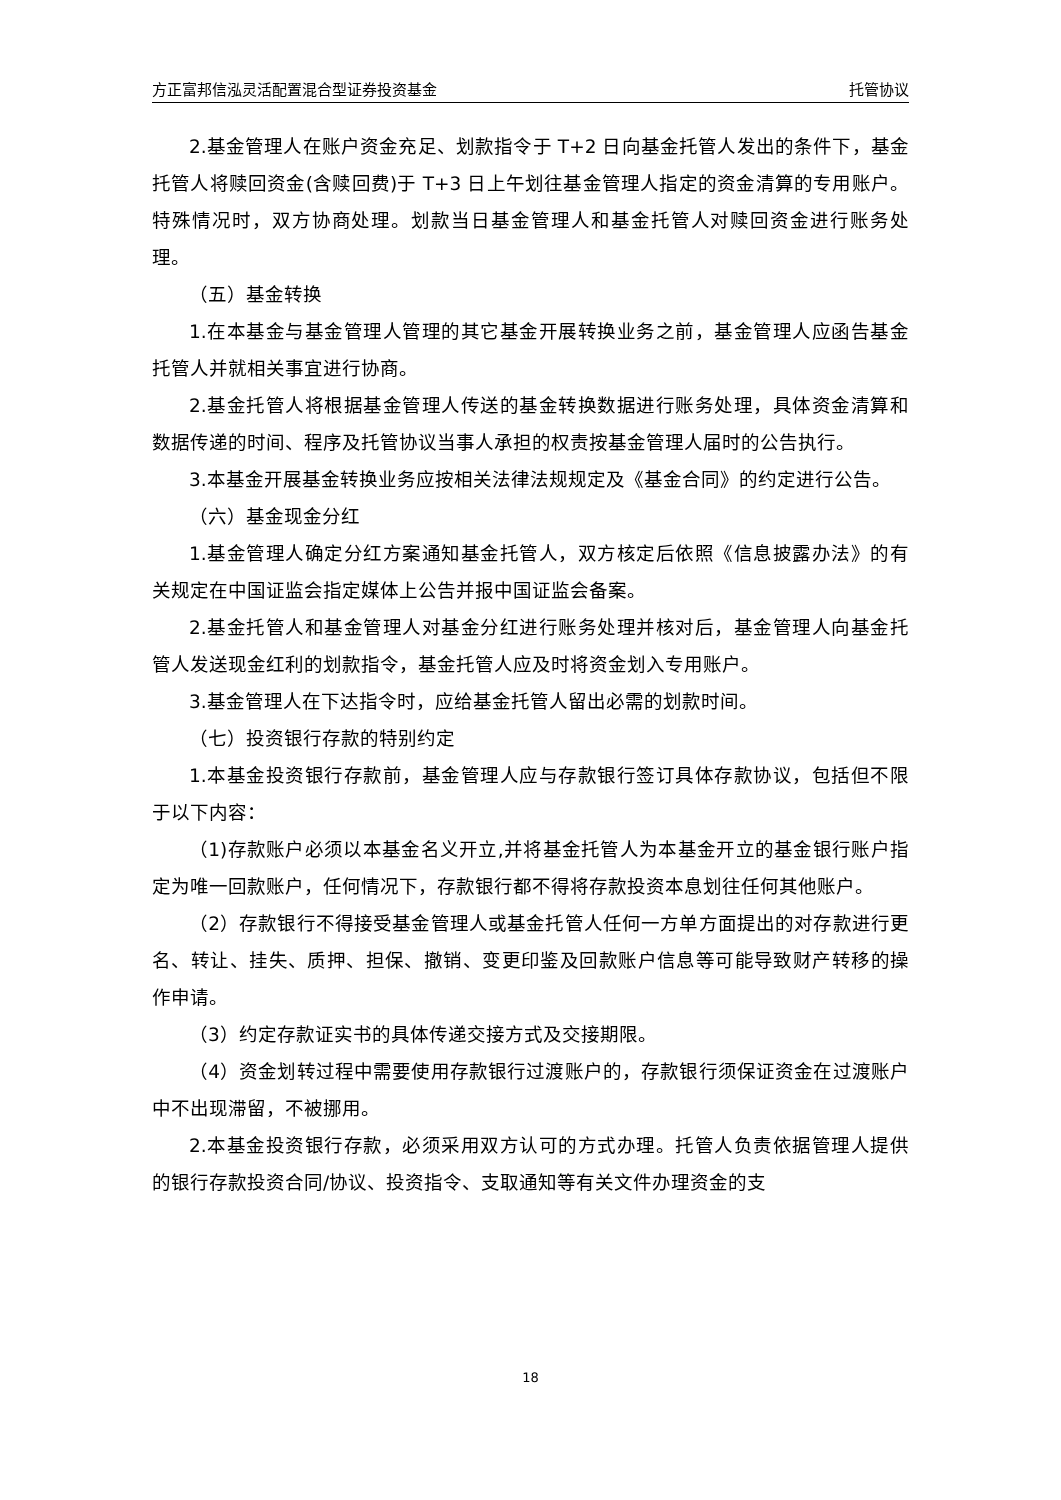方正富邦信泓灵活配置混合型证券投资基金 托管协议
2.基金管理人在账户资金充足、划款指令于 T+2 日向基金托管人发出的条件下，基金托管人将赎回资金(含赎回费)于 T+3 日上午划往基金管理人指定的资金清算的专用账户。特殊情况时，双方协商处理。划款当日基金管理人和基金托管人对赎回资金进行账务处理。
（五）基金转换
1.在本基金与基金管理人管理的其它基金开展转换业务之前，基金管理人应函告基金托管人并就相关事宜进行协商。
2.基金托管人将根据基金管理人传送的基金转换数据进行账务处理，具体资金清算和数据传递的时间、程序及托管协议当事人承担的权责按基金管理人届时的公告执行。
3.本基金开展基金转换业务应按相关法律法规规定及《基金合同》的约定进行公告。
（六）基金现金分红
1.基金管理人确定分红方案通知基金托管人，双方核定后依照《信息披露办法》的有关规定在中国证监会指定媒体上公告并报中国证监会备案。
2.基金托管人和基金管理人对基金分红进行账务处理并核对后，基金管理人向基金托管人发送现金红利的划款指令，基金托管人应及时将资金划入专用账户。
3.基金管理人在下达指令时，应给基金托管人留出必需的划款时间。
（七）投资银行存款的特别约定
1.本基金投资银行存款前，基金管理人应与存款银行签订具体存款协议，包括但不限于以下内容：
（1)存款账户必须以本基金名义开立,并将基金托管人为本基金开立的基金银行账户指定为唯一回款账户，任何情况下，存款银行都不得将存款投资本息划往任何其他账户。
（2）存款银行不得接受基金管理人或基金托管人任何一方单方面提出的对存款进行更名、转让、挂失、质押、担保、撤销、变更印鉴及回款账户信息等可能导致财产转移的操作申请。
（3）约定存款证实书的具体传递交接方式及交接期限。
（4）资金划转过程中需要使用存款银行过渡账户的，存款银行须保证资金在过渡账户中不出现滞留，不被挪用。
2.本基金投资银行存款，必须采用双方认可的方式办理。托管人负责依据管理人提供的银行存款投资合同/协议、投资指令、支取通知等有关文件办理资金的支
18